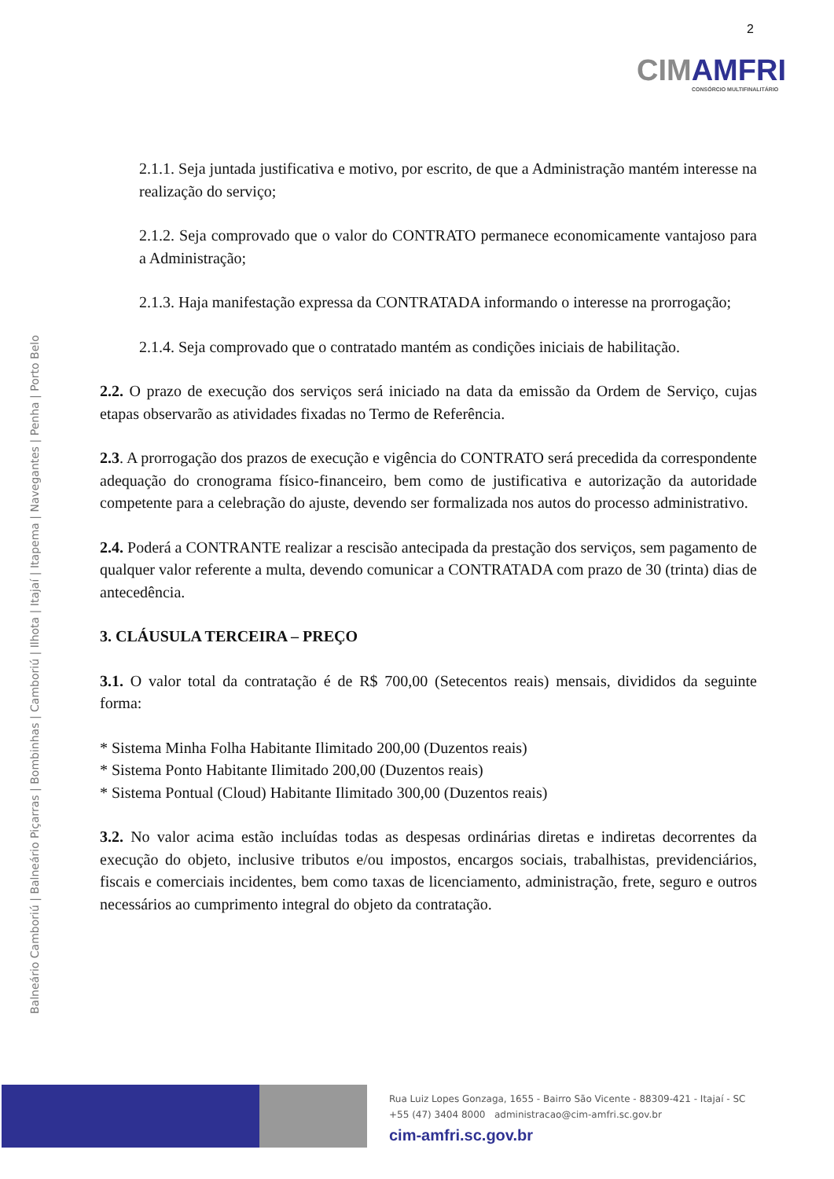CIMAMFRI
CONSÓRCIO MULTIFINALITÁRIO
2
Balneário Camboriú | Balneário Piçarras | Bombinhas | Camboriú | Ilhota | Itajaí | Itapema | Navegantes | Penha | Porto Belo
2.1.1. Seja juntada justificativa e motivo, por escrito, de que a Administração mantém interesse na realização do serviço;
2.1.2. Seja comprovado que o valor do CONTRATO permanece economicamente vantajoso para a Administração;
2.1.3. Haja manifestação expressa da CONTRATADA informando o interesse na prorrogação;
2.1.4. Seja comprovado que o contratado mantém as condições iniciais de habilitação.
2.2. O prazo de execução dos serviços será iniciado na data da emissão da Ordem de Serviço, cujas etapas observarão as atividades fixadas no Termo de Referência.
2.3. A prorrogação dos prazos de execução e vigência do CONTRATO será precedida da correspondente adequação do cronograma físico-financeiro, bem como de justificativa e autorização da autoridade competente para a celebração do ajuste, devendo ser formalizada nos autos do processo administrativo.
2.4. Poderá a CONTRANTE realizar a rescisão antecipada da prestação dos serviços, sem pagamento de qualquer valor referente a multa, devendo comunicar a CONTRATADA com prazo de 30 (trinta) dias de antecedência.
3. CLÁUSULA TERCEIRA – PREÇO
3.1. O valor total da contratação é de R$ 700,00 (Setecentos reais) mensais, divididos da seguinte forma:
* Sistema Minha Folha Habitante Ilimitado 200,00 (Duzentos reais)
* Sistema Ponto Habitante Ilimitado 200,00 (Duzentos reais)
* Sistema Pontual (Cloud) Habitante Ilimitado 300,00 (Duzentos reais)
3.2. No valor acima estão incluídas todas as despesas ordinárias diretas e indiretas decorrentes da execução do objeto, inclusive tributos e/ou impostos, encargos sociais, trabalhistas, previdenciários, fiscais e comerciais incidentes, bem como taxas de licenciamento, administração, frete, seguro e outros necessários ao cumprimento integral do objeto da contratação.
Rua Luiz Lopes Gonzaga, 1655 - Bairro São Vicente - 88309-421 - Itajaí - SC
+55 (47) 3404 8000 administracao@cim-amfri.sc.gov.br
cim-amfri.sc.gov.br